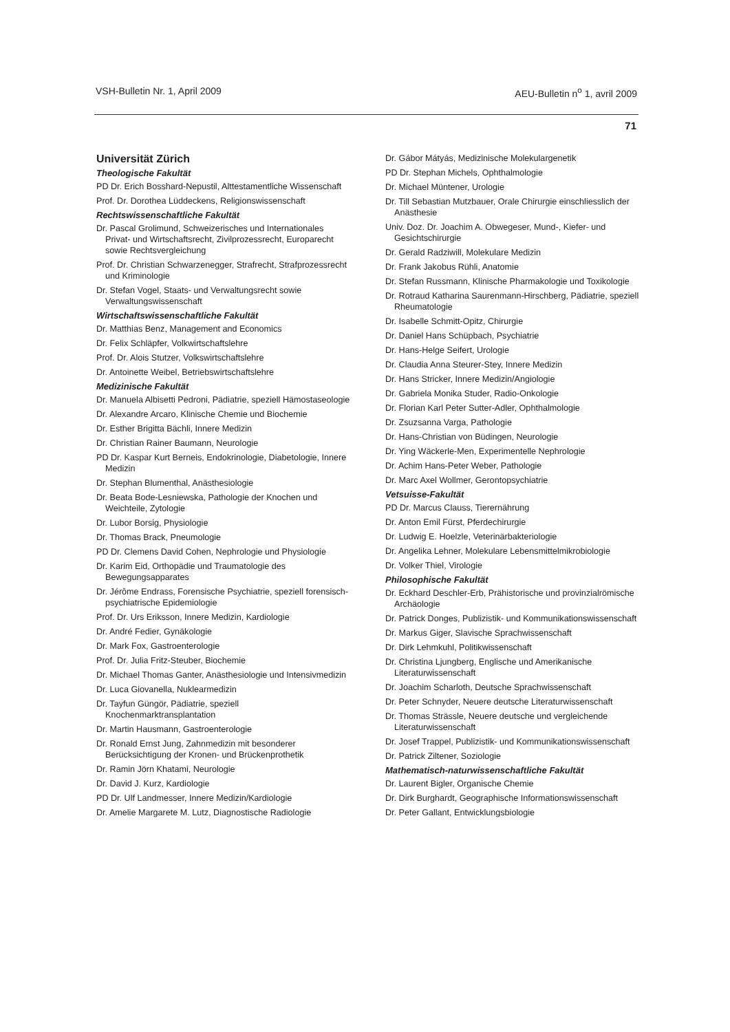VSH-Bulletin Nr. 1, April 2009 AEU-Bulletin n<sup>o</sup> 1, avril 2009
71
Universität Zürich
Theologische Fakultät
PD Dr. Erich Bosshard-Nepustil, Alttestamentliche Wissenschaft
Prof. Dr. Dorothea Lüddeckens, Religionswissenschaft
Rechtswissenschaftliche Fakultät
Dr. Pascal Grolimund, Schweizerisches und Internationales Privat- und Wirtschaftsrecht, Zivilprozessrecht, Europarecht sowie Rechtsvergleichung
Prof. Dr. Christian Schwarzenegger, Strafrecht, Strafprozessrecht und Kriminologie
Dr. Stefan Vogel, Staats- und Verwaltungsrecht sowie Verwaltungswissenschaft
Wirtschaftswissenschaftliche Fakultät
Dr. Matthias Benz, Management and Economics
Dr. Felix Schläpfer, Volkwirtschaftslehre
Prof. Dr. Alois Stutzer, Volkswirtschaftslehre
Dr. Antoinette Weibel, Betriebswirtschaftslehre
Medizinische Fakultät
Dr. Manuela Albisetti Pedroni, Pädiatrie, speziell Hämostaseologie
Dr. Alexandre Arcaro, Klinische Chemie und Biochemie
Dr. Esther Brigitta Bächli, Innere Medizin
Dr. Christian Rainer Baumann, Neurologie
PD Dr. Kaspar Kurt Berneis, Endokrinologie, Diabetologie, Innere Medizin
Dr. Stephan Blumenthal, Anästhesiologie
Dr. Beata Bode-Lesniewska, Pathologie der Knochen und Weichteile, Zytologie
Dr. Lubor Borsig, Physiologie
Dr. Thomas Brack, Pneumologie
PD Dr. Clemens David Cohen, Nephrologie und Physiologie
Dr. Karim Eid, Orthopädie und Traumatologie des Bewegungsapparates
Dr. Jérôme Endrass, Forensische Psychiatrie, speziell forensisch-psychiatrische Epidemiologie
Prof. Dr. Urs Eriksson, Innere Medizin, Kardiologie
Dr. André Fedier, Gynäkologie
Dr. Mark Fox, Gastroenterologie
Prof. Dr. Julia Fritz-Steuber, Biochemie
Dr. Michael Thomas Ganter, Anästhesiologie und Intensivmedizin
Dr. Luca Giovanella, Nuklearmedizin
Dr. Tayfun Güngör, Pädiatrie, speziell Knochenmarktransplantation
Dr. Martin Hausmann, Gastroenterologie
Dr. Ronald Ernst Jung, Zahnmedizin mit besonderer Berücksichtigung der Kronen- und Brückenprothetik
Dr. Ramin Jörn Khatami, Neurologie
Dr. David J. Kurz, Kardiologie
PD Dr. Ulf Landmesser, Innere Medizin/Kardiologie
Dr. Amelie Margarete M. Lutz, Diagnostische Radiologie
Dr. Gábor Mátyás, Medizinische Molekulargenetik
PD Dr. Stephan Michels, Ophthalmologie
Dr. Michael Müntener, Urologie
Dr. Till Sebastian Mutzbauer, Orale Chirurgie einschliesslich der Anästhesie
Univ. Doz. Dr. Joachim A. Obwegeser, Mund-, Kiefer- und Gesichtschirurgie
Dr. Gerald Radziwill, Molekulare Medizin
Dr. Frank Jakobus Rühli, Anatomie
Dr. Stefan Russmann, Klinische Pharmakologie und Toxikologie
Dr. Rotraud Katharina Saurenmann-Hirschberg, Pädiatrie, speziell Rheumatologie
Dr. Isabelle Schmitt-Opitz, Chirurgie
Dr. Daniel Hans Schüpbach, Psychiatrie
Dr. Hans-Helge Seifert, Urologie
Dr. Claudia Anna Steurer-Stey, Innere Medizin
Dr. Hans Stricker, Innere Medizin/Angiologie
Dr. Gabriela Monika Studer, Radio-Onkologie
Dr. Florian Karl Peter Sutter-Adler, Ophthalmologie
Dr. Zsuzsanna Varga, Pathologie
Dr. Hans-Christian von Büdingen, Neurologie
Dr. Ying Wäckerle-Men, Experimentelle Nephrologie
Dr. Achim Hans-Peter Weber, Pathologie
Dr. Marc Axel Wollmer, Gerontopsychiatrie
Vetsuisse-Fakultät
PD Dr. Marcus Clauss, Tierernährung
Dr. Anton Emil Fürst, Pferdechirurgie
Dr. Ludwig E. Hoelzle, Veterinärbakteriologie
Dr. Angelika Lehner, Molekulare Lebensmittelmikrobiologie
Dr. Volker Thiel, Virologie
Philosophische Fakultät
Dr. Eckhard Deschler-Erb, Prähistorische und provinzialrömische Archäologie
Dr. Patrick Donges, Publizistik- und Kommunikationswissenschaft
Dr. Markus Giger, Slavische Sprachwissenschaft
Dr. Dirk Lehmkuhl, Politikwissenschaft
Dr. Christina Ljungberg, Englische und Amerikanische Literaturwissenschaft
Dr. Joachim Scharloth, Deutsche Sprachwissenschaft
Dr. Peter Schnyder, Neuere deutsche Literaturwissenschaft
Dr. Thomas Strässle, Neuere deutsche und vergleichende Literaturwissenschaft
Dr. Josef Trappel, Publizistik- und Kommunikationswissenschaft
Dr. Patrick Ziltener, Soziologie
Mathematisch-naturwissenschaftliche Fakultät
Dr. Laurent Bigler, Organische Chemie
Dr. Dirk Burghardt, Geographische Informationswissenschaft
Dr. Peter Gallant, Entwicklungsbiologie